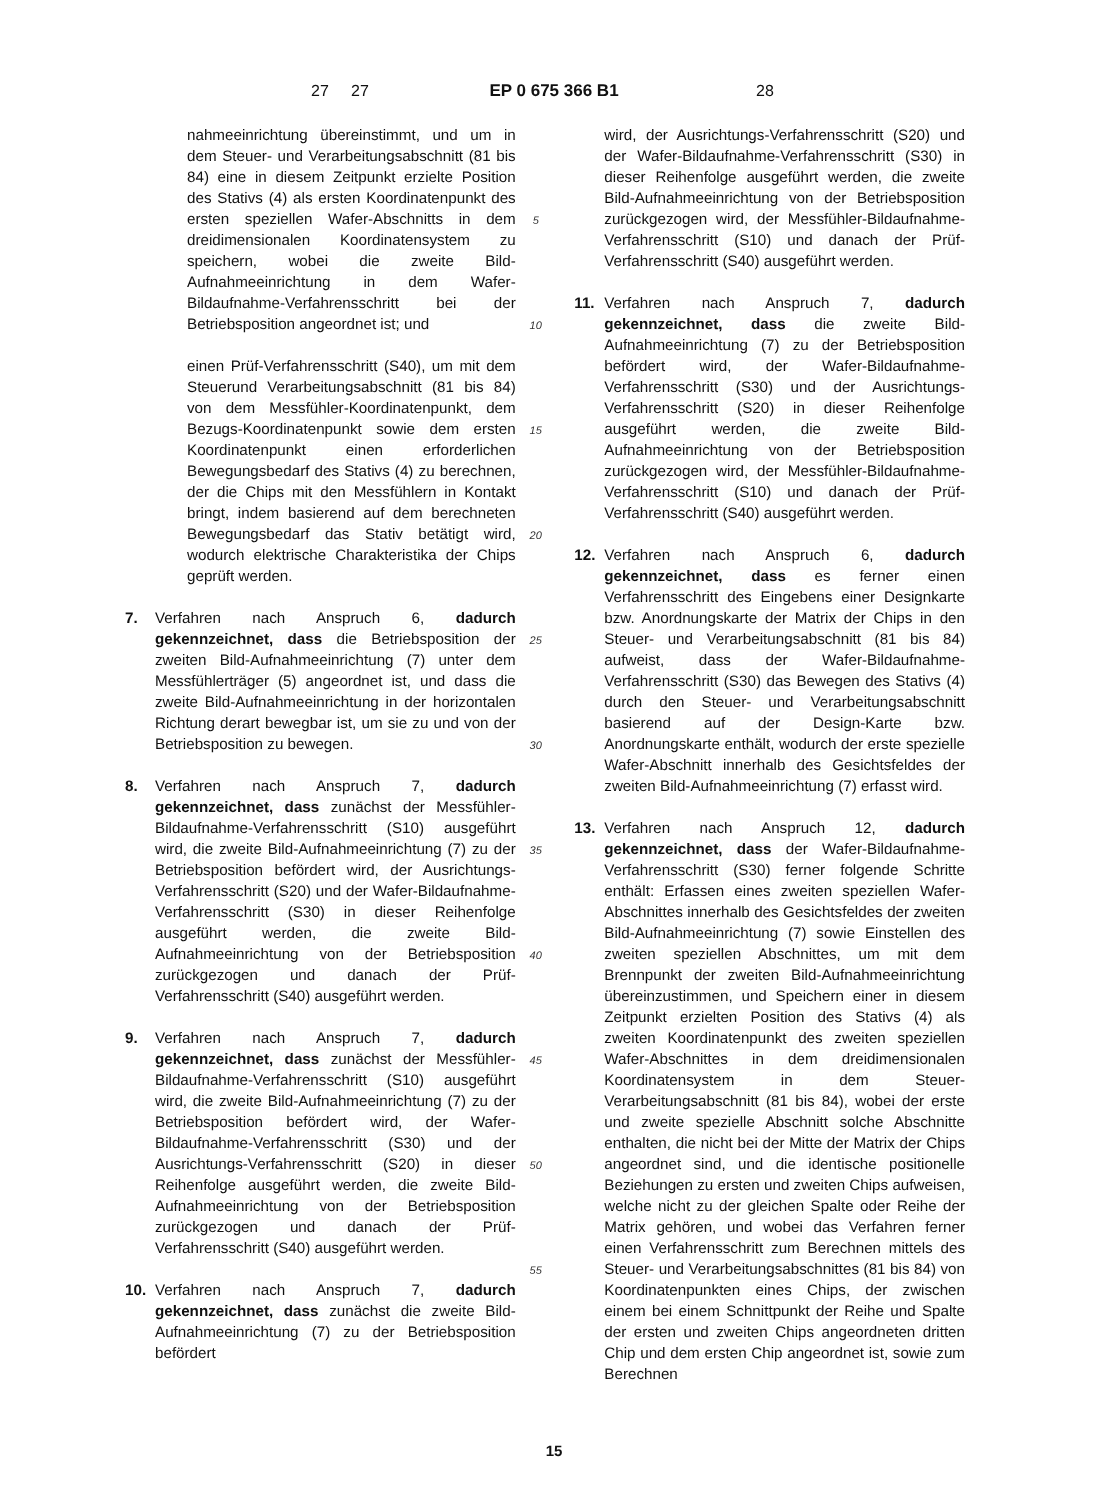27
27 EP 0 675 366 B1 28
nahmeeinrichtung übereinstimmt, und um in dem Steuer- und Verarbeitungsabschnitt (81 bis 84) eine in diesem Zeitpunkt erzielte Position des Stativs (4) als ersten Koordinatenpunkt des ersten speziellen Wafer-Abschnitts in dem dreidimensionalen Koordinatensystem zu speichern, wobei die zweite Bild-Aufnahmeeinrichtung in dem Wafer-Bildaufnahme-Verfahrensschritt bei der Betriebsposition angeordnet ist; und
einen Prüf-Verfahrensschritt (S40), um mit dem Steuerund Verarbeitungsabschnitt (81 bis 84) von dem Messfühler-Koordinatenpunkt, dem Bezugs-Koordinatenpunkt sowie dem ersten Koordinatenpunkt einen erforderlichen Bewegungsbedarf des Stativs (4) zu berechnen, der die Chips mit den Messfühlern in Kontakt bringt, indem basierend auf dem berechneten Bewegungsbedarf das Stativ betätigt wird, wodurch elektrische Charakteristika der Chips geprüft werden.
7. Verfahren nach Anspruch 6, dadurch gekennzeichnet, dass die Betriebsposition der zweiten Bild-Aufnahmeeinrichtung (7) unter dem Messfühlerträger (5) angeordnet ist, und dass die zweite Bild-Aufnahmeeinrichtung in der horizontalen Richtung derart bewegbar ist, um sie zu und von der Betriebsposition zu bewegen.
8. Verfahren nach Anspruch 7, dadurch gekennzeichnet, dass zunächst der Messfühler-Bildaufnahme-Verfahrensschritt (S10) ausgeführt wird, die zweite Bild-Aufnahmeeinrichtung (7) zu der Betriebsposition befördert wird, der Ausrichtungs-Verfahrensschritt (S20) und der Wafer-Bildaufnahme-Verfahrensschritt (S30) in dieser Reihenfolge ausgeführt werden, die zweite Bild-Aufnahmeeinrichtung von der Betriebsposition zurückgezogen und danach der Prüf-Verfahrensschritt (S40) ausgeführt werden.
9. Verfahren nach Anspruch 7, dadurch gekennzeichnet, dass zunächst der Messfühler-Bildaufnahme-Verfahrensschritt (S10) ausgeführt wird, die zweite Bild-Aufnahmeeinrichtung (7) zu der Betriebsposition befördert wird, der Wafer-Bildaufnahme-Verfahrensschritt (S30) und der Ausrichtungs-Verfahrensschritt (S20) in dieser Reihenfolge ausgeführt werden, die zweite Bild-Aufnahmeeinrichtung von der Betriebsposition zurückgezogen und danach der Prüf-Verfahrensschritt (S40) ausgeführt werden.
10. Verfahren nach Anspruch 7, dadurch gekennzeichnet, dass zunächst die zweite Bild-Aufnahmeeinrichtung (7) zu der Betriebsposition befördert
5
10
15
20
25
30
35
40
45
50
55
wird, der Ausrichtungs-Verfahrensschritt (S20) und der Wafer-Bildaufnahme-Verfahrensschritt (S30) in dieser Reihenfolge ausgeführt werden, die zweite Bild-Aufnahmeeinrichtung von der Betriebsposition zurückgezogen wird, der Messfühler-Bildaufnahme-Verfahrensschritt (S10) und danach der Prüf-Verfahrensschritt (S40) ausgeführt werden.
11. Verfahren nach Anspruch 7, dadurch gekennzeichnet, dass die zweite Bild-Aufnahmeeinrichtung (7) zu der Betriebsposition befördert wird, der Wafer-Bildaufnahme-Verfahrensschritt (S30) und der Ausrichtungs-Verfahrensschritt (S20) in dieser Reihenfolge ausgeführt werden, die zweite Bild-Aufnahmeeinrichtung von der Betriebsposition zurückgezogen wird, der Messfühler-Bildaufnahme-Verfahrensschritt (S10) und danach der Prüf-Verfahrensschritt (S40) ausgeführt werden.
12. Verfahren nach Anspruch 6, dadurch gekennzeichnet, dass es ferner einen Verfahrensschritt des Eingebens einer Designkarte bzw. Anordnungskarte der Matrix der Chips in den Steuer- und Verarbeitungsabschnitt (81 bis 84) aufweist, dass der Wafer-Bildaufnahme-Verfahrensschritt (S30) das Bewegen des Stativs (4) durch den Steuer- und Verarbeitungsabschnitt basierend auf der Design-Karte bzw. Anordnungskarte enthält, wodurch der erste spezielle Wafer-Abschnitt innerhalb des Gesichtsfeldes der zweiten Bild-Aufnahmeeinrichtung (7) erfasst wird.
13. Verfahren nach Anspruch 12, dadurch gekennzeichnet, dass der Wafer-Bildaufnahme-Verfahrensschritt (S30) ferner folgende Schritte enthält: Erfassen eines zweiten speziellen Wafer-Abschnittes innerhalb des Gesichtsfeldes der zweiten Bild-Aufnahmeeinrichtung (7) sowie Einstellen des zweiten speziellen Abschnittes, um mit dem Brennpunkt der zweiten Bild-Aufnahmeeinrichtung übereinzustimmen, und Speichern einer in diesem Zeitpunkt erzielten Position des Stativs (4) als zweiten Koordinatenpunkt des zweiten speziellen Wafer-Abschnittes in dem dreidimensionalen Koordinatensystem in dem Steuer-Verarbeitungsabschnitt (81 bis 84), wobei der erste und zweite spezielle Abschnitt solche Abschnitte enthalten, die nicht bei der Mitte der Matrix der Chips angeordnet sind, und die identische positionelle Beziehungen zu ersten und zweiten Chips aufweisen, welche nicht zu der gleichen Spalte oder Reihe der Matrix gehören, und wobei das Verfahren ferner einen Verfahrensschritt zum Berechnen mittels des Steuer- und Verarbeitungsabschnittes (81 bis 84) von Koordinatenpunkten eines Chips, der zwischen einem bei einem Schnittpunkt der Reihe und Spalte der ersten und zweiten Chips angeordneten dritten Chip und dem ersten Chip angeordnet ist, sowie zum Berechnen
15